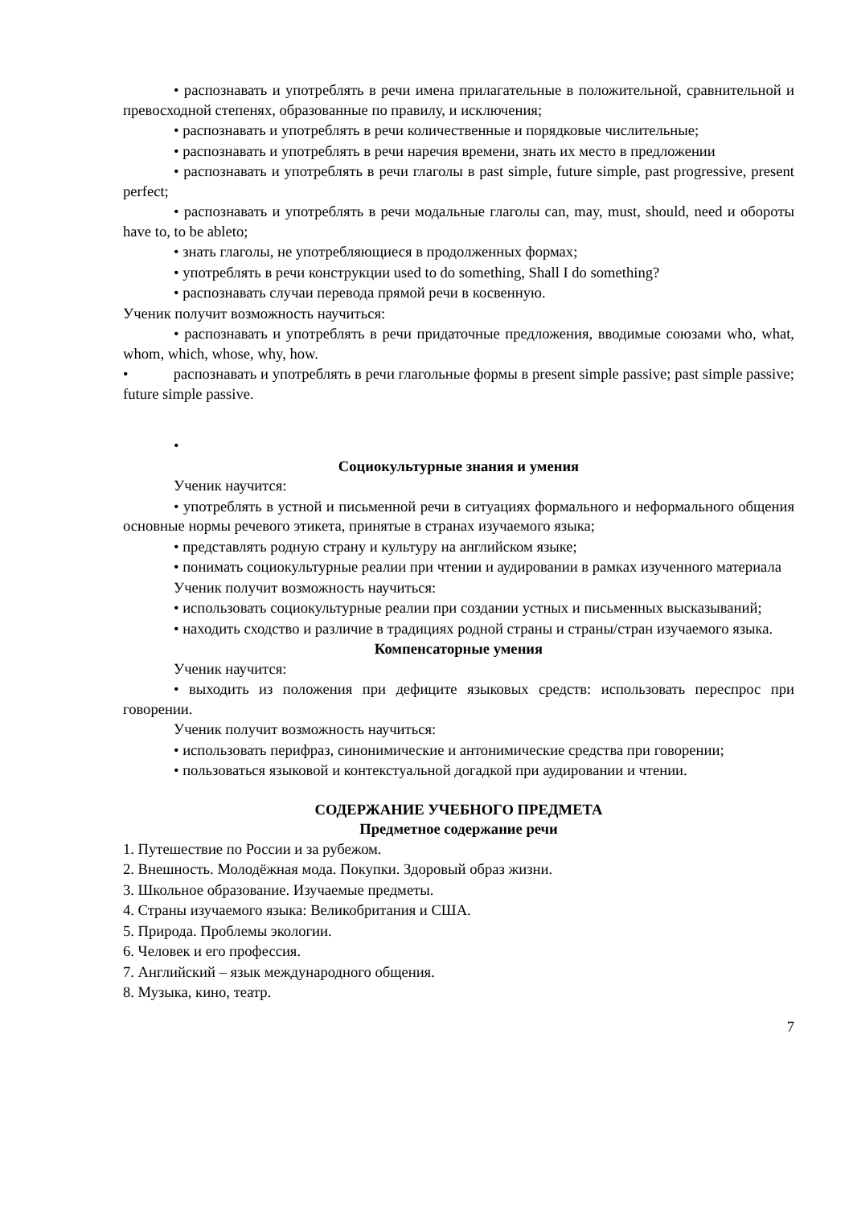• распознавать и употреблять в речи имена прилагательные в положительной, сравнительной и превосходной степенях, образованные по правилу, и исключения;
• распознавать и употреблять в речи количественные и порядковые числительные;
• распознавать и употреблять в речи наречия времени, знать их место в предложении
• распознавать и употреблять в речи глаголы в past simple, future simple, past progressive, present perfect;
• распознавать и употреблять в речи модальные глаголы can, may, must, should, need и обороты have to, to be ableto;
• знать глаголы, не употребляющиеся в продолженных формах;
• употреблять в речи конструкции used to do something, Shall I do something?
• распознавать случаи перевода прямой речи в косвенную.
Ученик получит возможность научиться:
• распознавать и употреблять в речи придаточные предложения, вводимые союзами who, what, whom, which, whose, why, how.
• распознавать и употреблять в речи глагольные формы в present simple passive; past simple passive; future simple passive.
•
Социокультурные знания и умения
Ученик научится:
• употреблять в устной и письменной речи в ситуациях формального и неформального общения основные нормы речевого этикета, принятые в странах изучаемого языка;
• представлять родную страну и культуру на английском языке;
• понимать социокультурные реалии при чтении и аудировании в рамках изученного материала
Ученик получит возможность научиться:
• использовать социокультурные реалии при создании устных и письменных высказываний;
• находить сходство и различие в традициях родной страны и страны/стран изучаемого языка.
Компенсаторные умения
Ученик научится:
• выходить из положения при дефиците языковых средств: использовать переспрос при говорении.
Ученик получит возможность научиться:
• использовать перифраз, синонимические и антонимические средства при говорении;
• пользоваться языковой и контекстуальной догадкой при аудировании и чтении.
СОДЕРЖАНИЕ УЧЕБНОГО ПРЕДМЕТА
Предметное содержание речи
1. Путешествие по России и за рубежом.
2. Внешность. Молодёжная мода. Покупки. Здоровый образ жизни.
3. Школьное образование. Изучаемые предметы.
4. Страны изучаемого языка: Великобритания и США.
5. Природа. Проблемы экологии.
6. Человек и его профессия.
7. Английский – язык международного общения.
8. Музыка, кино, театр.
7